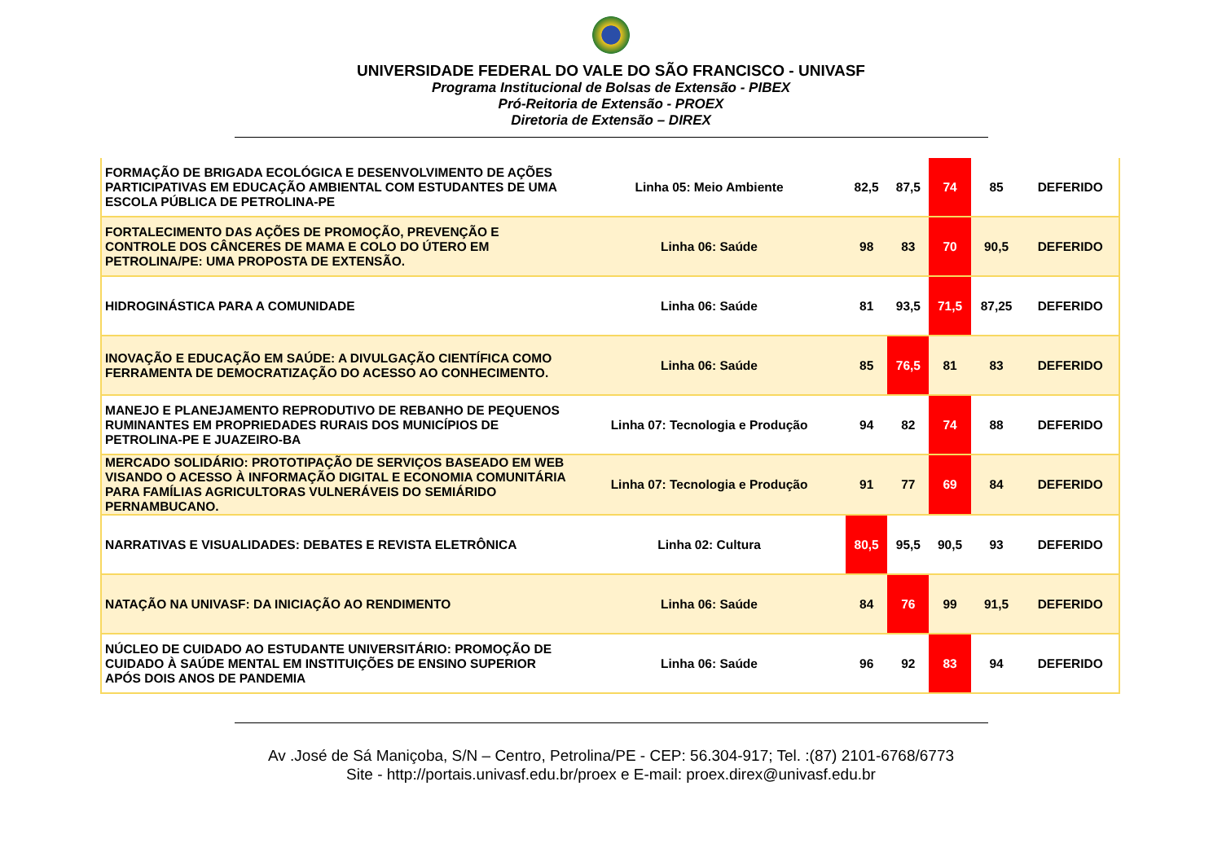UNIVERSIDADE FEDERAL DO VALE DO SÃO FRANCISCO - UNIVASF
Programa Institucional de Bolsas de Extensão - PIBEX
Pró-Reitoria de Extensão - PROEX
Diretoria de Extensão – DIREX
| FORMAÇÃO DE BRIGADA ECOLÓGICA E DESENVOLVIMENTO DE AÇÕES PARTICIPATIVAS EM EDUCAÇÃO AMBIENTAL COM ESTUDANTES DE UMA ESCOLA PÚBLICA DE PETROLINA-PE | Linha 05: Meio Ambiente | 82,5 | 87,5 | 74 | 85 | DEFERIDO |
| FORTALECIMENTO DAS AÇÕES DE PROMOÇÃO, PREVENÇÃO E CONTROLE DOS CÂNCERES DE MAMA E COLO DO ÚTERO EM PETROLINA/PE: UMA PROPOSTA DE EXTENSÃO. | Linha 06: Saúde | 98 | 83 | 70 | 90,5 | DEFERIDO |
| HIDROGINÁSTICA PARA A COMUNIDADE | Linha 06: Saúde | 81 | 93,5 | 71,5 | 87,25 | DEFERIDO |
| INOVAÇÃO E EDUCAÇÃO EM SAÚDE: A DIVULGAÇÃO CIENTÍFICA COMO FERRAMENTA DE DEMOCRATIZAÇÃO DO ACESSO AO CONHECIMENTO. | Linha 06: Saúde | 85 | 76,5 | 81 | 83 | DEFERIDO |
| MANEJO E PLANEJAMENTO REPRODUTIVO DE REBANHO DE PEQUENOS RUMINANTES EM PROPRIEDADES RURAIS DOS MUNICÍPIOS DE PETROLINA-PE E JUAZEIRO-BA | Linha 07: Tecnologia e Produção | 94 | 82 | 74 | 88 | DEFERIDO |
| MERCADO SOLIDÁRIO: PROTOTIPAÇÃO DE SERVIÇOS BASEADO EM WEB VISANDO O ACESSO À INFORMAÇÃO DIGITAL E ECONOMIA COMUNITÁRIA PARA FAMÍLIAS AGRICULTORAS VULNERÁVEIS DO SEMIÁRIDO PERNAMBUCANO. | Linha 07: Tecnologia e Produção | 91 | 77 | 69 | 84 | DEFERIDO |
| NARRATIVAS E VISUALIDADES: DEBATES E REVISTA ELETRÔNICA | Linha 02: Cultura | 80,5 | 95,5 | 90,5 | 93 | DEFERIDO |
| NATAÇÃO NA UNIVASF: DA INICIAÇÃO AO RENDIMENTO | Linha 06: Saúde | 84 | 76 | 99 | 91,5 | DEFERIDO |
| NÚCLEO DE CUIDADO AO ESTUDANTE UNIVERSITÁRIO: PROMOÇÃO DE CUIDADO À SAÚDE MENTAL EM INSTITUIÇÕES DE ENSINO SUPERIOR APÓS DOIS ANOS DE PANDEMIA | Linha 06: Saúde | 96 | 92 | 83 | 94 | DEFERIDO |
Av .José de Sá Maniçoba, S/N – Centro, Petrolina/PE - CEP: 56.304-917; Tel. :(87) 2101-6768/6773
Site - http://portais.univasf.edu.br/proex e E-mail: proex.direx@univasf.edu.br